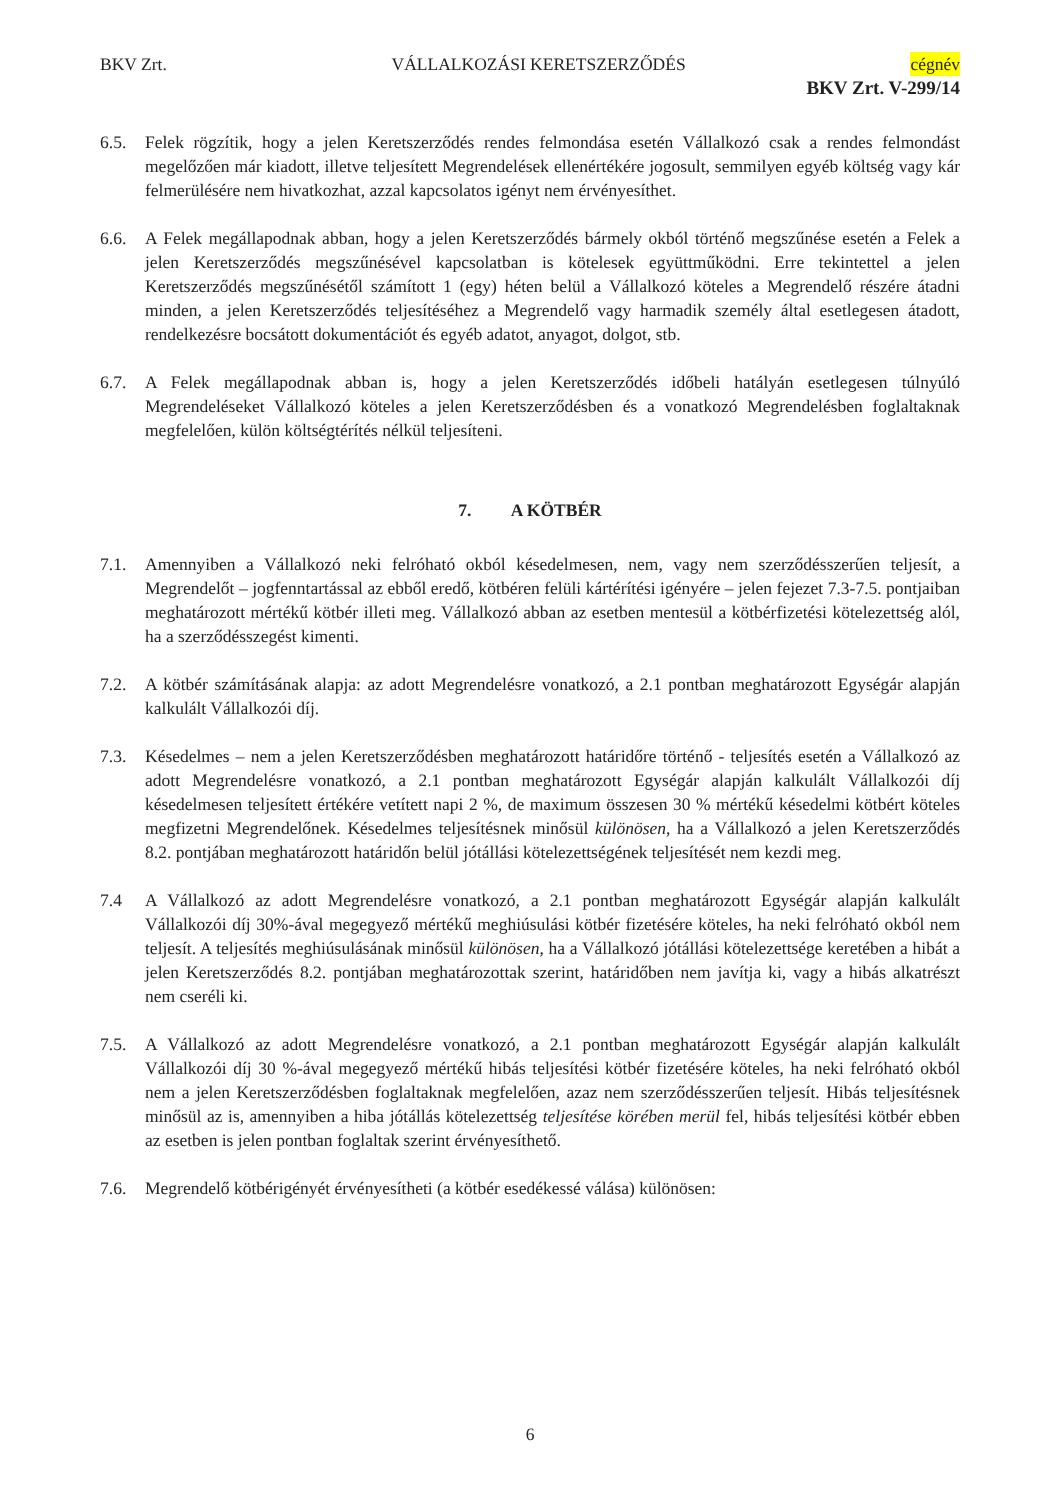BKV Zrt. VÁLLALKOZÁSI KERETSZERZŐDÉS cégnév
BKV Zrt. V-299/14
6.5. Felek rögzítik, hogy a jelen Keretszerződés rendes felmondása esetén Vállalkozó csak a rendes felmondást megelőzően már kiadott, illetve teljesített Megrendelések ellenértékére jogosult, semmilyen egyéb költség vagy kár felmerülésére nem hivatkozhat, azzal kapcsolatos igényt nem érvényesíthet.
6.6. A Felek megállapodnak abban, hogy a jelen Keretszerződés bármely okból történő megszűnése esetén a Felek a jelen Keretszerződés megszűnésével kapcsolatban is kötelesek együttműködni. Erre tekintettel a jelen Keretszerződés megszűnésétől számított 1 (egy) héten belül a Vállalkozó köteles a Megrendelő részére átadni minden, a jelen Keretszerződés teljesítéséhez a Megrendelő vagy harmadik személy által esetlegesen átadott, rendelkezésre bocsátott dokumentációt és egyéb adatot, anyagot, dolgot, stb.
6.7. A Felek megállapodnak abban is, hogy a jelen Keretszerződés időbeli hatályán esetlegesen túlnyúló Megrendeléseket Vállalkozó köteles a jelen Keretszerződésben és a vonatkozó Megrendelésben foglaltaknak megfelelően, külön költségtérítés nélkül teljesíteni.
7. A KÖTBÉR
7.1. Amennyiben a Vállalkozó neki felróható okból késedelmesen, nem, vagy nem szerződésszerűen teljesít, a Megrendelőt – jogfenntartással az ebből eredő, kötbéren felüli kártérítési igényére – jelen fejezet 7.3-7.5. pontjaiban meghatározott mértékű kötbér illeti meg. Vállalkozó abban az esetben mentesül a kötbérfizetési kötelezettség alól, ha a szerződésszegést kimenti.
7.2. A kötbér számításának alapja: az adott Megrendelésre vonatkozó, a 2.1 pontban meghatározott Egységár alapján kalkulált Vállalkozói díj.
7.3. Késedelmes – nem a jelen Keretszerződésben meghatározott határidőre történő - teljesítés esetén a Vállalkozó az adott Megrendelésre vonatkozó, a 2.1 pontban meghatározott Egységár alapján kalkulált Vállalkozói díj késedelmesen teljesített értékére vetített napi 2 %, de maximum összesen 30 % mértékű késedelmi kötbért köteles megfizetni Megrendelőnek. Késedelmes teljesítésnek minősül különösen, ha a Vállalkozó a jelen Keretszerződés 8.2. pontjában meghatározott határidőn belül jótállási kötelezettségének teljesítését nem kezdi meg.
7.4 A Vállalkozó az adott Megrendelésre vonatkozó, a 2.1 pontban meghatározott Egységár alapján kalkulált Vállalkozói díj 30%-ával megegyező mértékű meghiúsulási kötbér fizetésére köteles, ha neki felróható okból nem teljesít. A teljesítés meghiúsulásának minősül különösen, ha a Vállalkozó jótállási kötelezettsége keretében a hibát a jelen Keretszerződés 8.2. pontjában meghatározottak szerint, határidőben nem javítja ki, vagy a hibás alkatrészt nem cseréli ki.
7.5. A Vállalkozó az adott Megrendelésre vonatkozó, a 2.1 pontban meghatározott Egységár alapján kalkulált Vállalkozói díj 30 %-ával megegyező mértékű hibás teljesítési kötbér fizetésére köteles, ha neki felróható okból nem a jelen Keretszerződésben foglaltaknak megfelelően, azaz nem szerződésszerűen teljesít. Hibás teljesítésnek minősül az is, amennyiben a hiba jótállás kötelezettség teljesítése körében merül fel, hibás teljesítési kötbér ebben az esetben is jelen pontban foglaltak szerint érvényesíthető.
7.6. Megrendelő kötbérigényét érvényesítheti (a kötbér esedékessé válása) különösen:
6